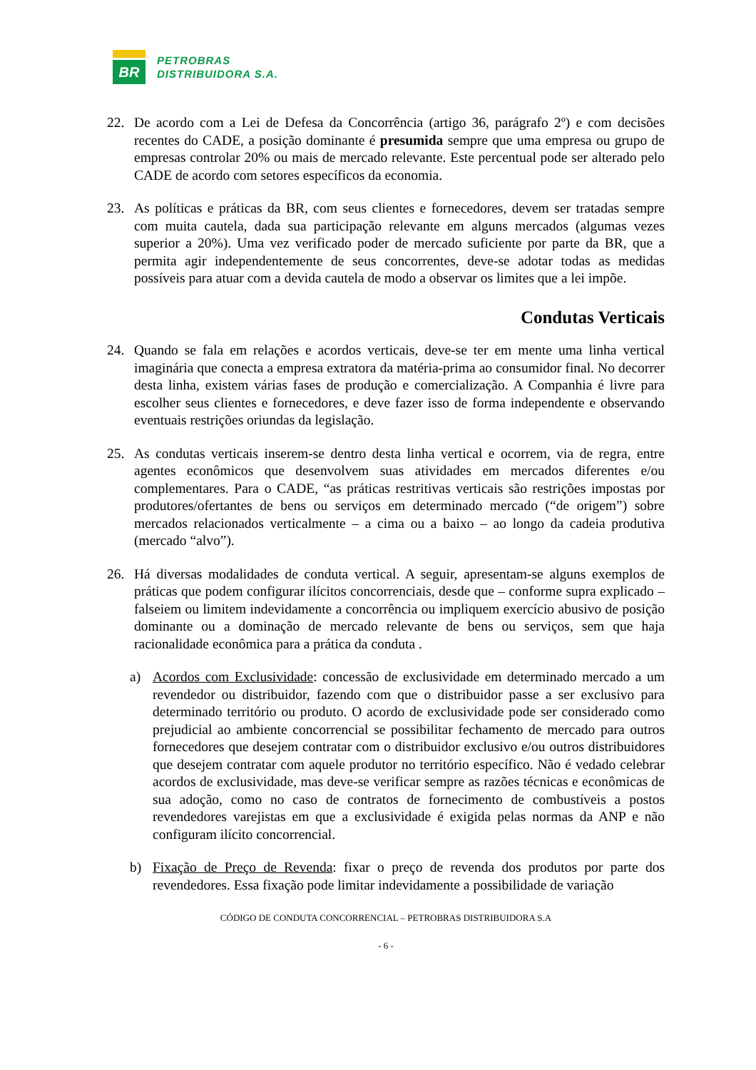BR
PETROBRAS
DISTRIBUIDORA S.A.
22. De acordo com a Lei de Defesa da Concorrência (artigo 36, parágrafo 2º) e com decisões recentes do CADE, a posição dominante é presumida sempre que uma empresa ou grupo de empresas controlar 20% ou mais de mercado relevante. Este percentual pode ser alterado pelo CADE de acordo com setores específicos da economia.
23. As políticas e práticas da BR, com seus clientes e fornecedores, devem ser tratadas sempre com muita cautela, dada sua participação relevante em alguns mercados (algumas vezes superior a 20%). Uma vez verificado poder de mercado suficiente por parte da BR, que a permita agir independentemente de seus concorrentes, deve-se adotar todas as medidas possíveis para atuar com a devida cautela de modo a observar os limites que a lei impõe.
Condutas Verticais
24. Quando se fala em relações e acordos verticais, deve-se ter em mente uma linha vertical imaginária que conecta a empresa extratora da matéria-prima ao consumidor final. No decorrer desta linha, existem várias fases de produção e comercialização. A Companhia é livre para escolher seus clientes e fornecedores, e deve fazer isso de forma independente e observando eventuais restrições oriundas da legislação.
25. As condutas verticais inserem-se dentro desta linha vertical e ocorrem, via de regra, entre agentes econômicos que desenvolvem suas atividades em mercados diferentes e/ou complementares. Para o CADE, “as práticas restritivas verticais são restrições impostas por produtores/ofertantes de bens ou serviços em determinado mercado (“de origem”) sobre mercados relacionados verticalmente – a cima ou a baixo – ao longo da cadeia produtiva (mercado “alvo”).
26. Há diversas modalidades de conduta vertical. A seguir, apresentam-se alguns exemplos de práticas que podem configurar ilícitos concorrenciais, desde que – conforme supra explicado – falseiem ou limitem indevidamente a concorrência ou impliquem exercício abusivo de posição dominante ou a dominação de mercado relevante de bens ou serviços, sem que haja racionalidade econômica para a prática da conduta .
a) Acordos com Exclusividade: concessão de exclusividade em determinado mercado a um revendedor ou distribuidor, fazendo com que o distribuidor passe a ser exclusivo para determinado território ou produto. O acordo de exclusividade pode ser considerado como prejudicial ao ambiente concorrencial se possibilitar fechamento de mercado para outros fornecedores que desejem contratar com o distribuidor exclusivo e/ou outros distribuidores que desejem contratar com aquele produtor no território específico. Não é vedado celebrar acordos de exclusividade, mas deve-se verificar sempre as razões técnicas e econômicas de sua adoção, como no caso de contratos de fornecimento de combustíveis a postos revendedores varejistas em que a exclusividade é exigida pelas normas da ANP e não configuram ilícito concorrencial.
b) Fixação de Preço de Revenda: fixar o preço de revenda dos produtos por parte dos revendedores. Essa fixação pode limitar indevidamente a possibilidade de variação
CÓDIGO DE CONDUTA CONCORRENCIAL – PETROBRAS DISTRIBUIDORA S.A
- 6 -